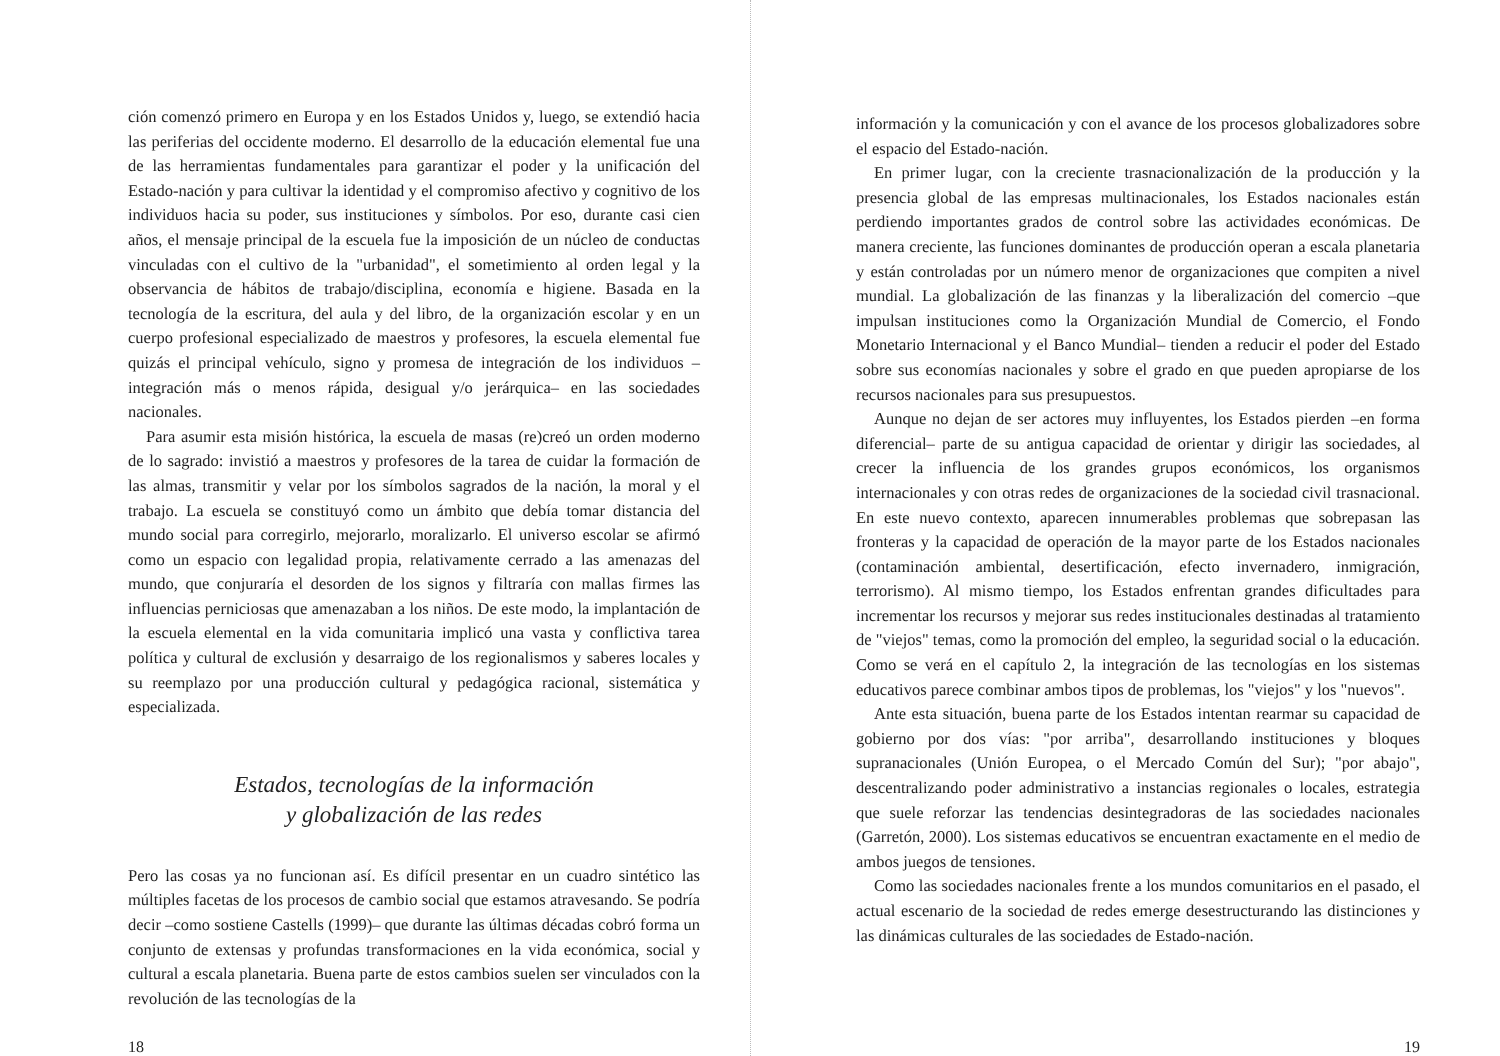ción comenzó primero en Europa y en los Estados Unidos y, luego, se extendió hacia las periferias del occidente moderno. El desarrollo de la educación elemental fue una de las herramientas fundamentales para garantizar el poder y la unificación del Estado-nación y para cultivar la identidad y el compromiso afectivo y cognitivo de los individuos hacia su poder, sus instituciones y símbolos. Por eso, durante casi cien años, el mensaje principal de la escuela fue la imposición de un núcleo de conductas vinculadas con el cultivo de la "urbanidad", el sometimiento al orden legal y la observancia de hábitos de trabajo/disciplina, economía e higiene. Basada en la tecnología de la escritura, del aula y del libro, de la organización escolar y en un cuerpo profesional especializado de maestros y profesores, la escuela elemental fue quizás el principal vehículo, signo y promesa de integración de los individuos –integración más o menos rápida, desigual y/o jerárquica– en las sociedades nacionales.
Para asumir esta misión histórica, la escuela de masas (re)creó un orden moderno de lo sagrado: invistió a maestros y profesores de la tarea de cuidar la formación de las almas, transmitir y velar por los símbolos sagrados de la nación, la moral y el trabajo. La escuela se constituyó como un ámbito que debía tomar distancia del mundo social para corregirlo, mejorarlo, moralizarlo. El universo escolar se afirmó como un espacio con legalidad propia, relativamente cerrado a las amenazas del mundo, que conjuraría el desorden de los signos y filtraría con mallas firmes las influencias perniciosas que amenazaban a los niños. De este modo, la implantación de la escuela elemental en la vida comunitaria implicó una vasta y conflictiva tarea política y cultural de exclusión y desarraigo de los regionalismos y saberes locales y su reemplazo por una producción cultural y pedagógica racional, sistemática y especializada.
Estados, tecnologías de la información
y globalización de las redes
Pero las cosas ya no funcionan así. Es difícil presentar en un cuadro sintético las múltiples facetas de los procesos de cambio social que estamos atravesando. Se podría decir –como sostiene Castells (1999)– que durante las últimas décadas cobró forma un conjunto de extensas y profundas transformaciones en la vida económica, social y cultural a escala planetaria. Buena parte de estos cambios suelen ser vinculados con la revolución de las tecnologías de la
18
información y la comunicación y con el avance de los procesos globalizadores sobre el espacio del Estado-nación.
En primer lugar, con la creciente trasnacionalización de la producción y la presencia global de las empresas multinacionales, los Estados nacionales están perdiendo importantes grados de control sobre las actividades económicas. De manera creciente, las funciones dominantes de producción operan a escala planetaria y están controladas por un número menor de organizaciones que compiten a nivel mundial. La globalización de las finanzas y la liberalización del comercio –que impulsan instituciones como la Organización Mundial de Comercio, el Fondo Monetario Internacional y el Banco Mundial– tienden a reducir el poder del Estado sobre sus economías nacionales y sobre el grado en que pueden apropiarse de los recursos nacionales para sus presupuestos.
Aunque no dejan de ser actores muy influyentes, los Estados pierden –en forma diferencial– parte de su antigua capacidad de orientar y dirigir las sociedades, al crecer la influencia de los grandes grupos económicos, los organismos internacionales y con otras redes de organizaciones de la sociedad civil trasnacional. En este nuevo contexto, aparecen innumerables problemas que sobrepasan las fronteras y la capacidad de operación de la mayor parte de los Estados nacionales (contaminación ambiental, desertificación, efecto invernadero, inmigración, terrorismo). Al mismo tiempo, los Estados enfrentan grandes dificultades para incrementar los recursos y mejorar sus redes institucionales destinadas al tratamiento de "viejos" temas, como la promoción del empleo, la seguridad social o la educación. Como se verá en el capítulo 2, la integración de las tecnologías en los sistemas educativos parece combinar ambos tipos de problemas, los "viejos" y los "nuevos".
Ante esta situación, buena parte de los Estados intentan rearmar su capacidad de gobierno por dos vías: "por arriba", desarrollando instituciones y bloques supranacionales (Unión Europea, o el Mercado Común del Sur); "por abajo", descentralizando poder administrativo a instancias regionales o locales, estrategia que suele reforzar las tendencias desintegradoras de las sociedades nacionales (Garretón, 2000). Los sistemas educativos se encuentran exactamente en el medio de ambos juegos de tensiones.
Como las sociedades nacionales frente a los mundos comunitarios en el pasado, el actual escenario de la sociedad de redes emerge desestructurando las distinciones y las dinámicas culturales de las sociedades de Estado-nación.
19